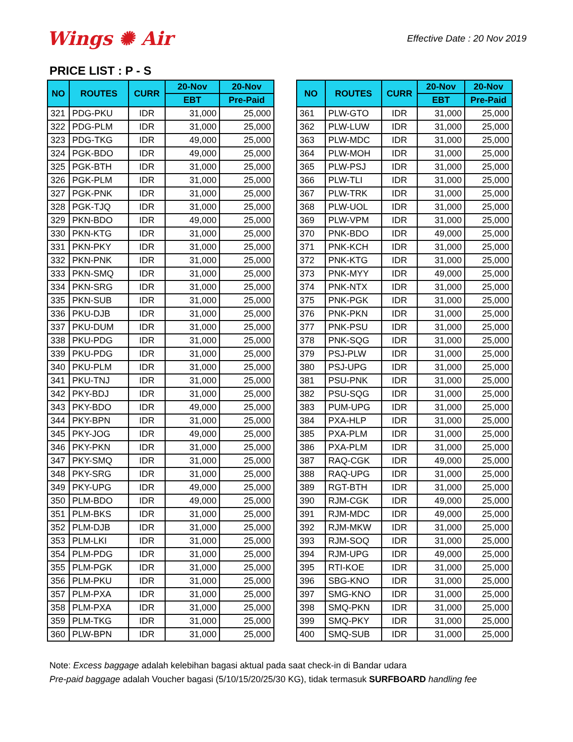Wings ✺ Air
Effective Date : 20 Nov 2019
PRICE LIST : P - S
| NO | ROUTES | CURR | 20-Nov | 20-Nov |
| --- | --- | --- | --- | --- |
| | | | EBT | Pre-Paid |
| 321 | PDG-PKU | IDR | 31,000 | 25,000 |
| 322 | PDG-PLM | IDR | 31,000 | 25,000 |
| 323 | PDG-TKG | IDR | 49,000 | 25,000 |
| 324 | PGK-BDO | IDR | 49,000 | 25,000 |
| 325 | PGK-BTH | IDR | 31,000 | 25,000 |
| 326 | PGK-PLM | IDR | 31,000 | 25,000 |
| 327 | PGK-PNK | IDR | 31,000 | 25,000 |
| 328 | PGK-TJQ | IDR | 31,000 | 25,000 |
| 329 | PKN-BDO | IDR | 49,000 | 25,000 |
| 330 | PKN-KTG | IDR | 31,000 | 25,000 |
| 331 | PKN-PKY | IDR | 31,000 | 25,000 |
| 332 | PKN-PNK | IDR | 31,000 | 25,000 |
| 333 | PKN-SMQ | IDR | 31,000 | 25,000 |
| 334 | PKN-SRG | IDR | 31,000 | 25,000 |
| 335 | PKN-SUB | IDR | 31,000 | 25,000 |
| 336 | PKU-DJB | IDR | 31,000 | 25,000 |
| 337 | PKU-DUM | IDR | 31,000 | 25,000 |
| 338 | PKU-PDG | IDR | 31,000 | 25,000 |
| 339 | PKU-PDG | IDR | 31,000 | 25,000 |
| 340 | PKU-PLM | IDR | 31,000 | 25,000 |
| 341 | PKU-TNJ | IDR | 31,000 | 25,000 |
| 342 | PKY-BDJ | IDR | 31,000 | 25,000 |
| 343 | PKY-BDO | IDR | 49,000 | 25,000 |
| 344 | PKY-BPN | IDR | 31,000 | 25,000 |
| 345 | PKY-JOG | IDR | 49,000 | 25,000 |
| 346 | PKY-PKN | IDR | 31,000 | 25,000 |
| 347 | PKY-SMQ | IDR | 31,000 | 25,000 |
| 348 | PKY-SRG | IDR | 31,000 | 25,000 |
| 349 | PKY-UPG | IDR | 49,000 | 25,000 |
| 350 | PLM-BDO | IDR | 49,000 | 25,000 |
| 351 | PLM-BKS | IDR | 31,000 | 25,000 |
| 352 | PLM-DJB | IDR | 31,000 | 25,000 |
| 353 | PLM-LKI | IDR | 31,000 | 25,000 |
| 354 | PLM-PDG | IDR | 31,000 | 25,000 |
| 355 | PLM-PGK | IDR | 31,000 | 25,000 |
| 356 | PLM-PKU | IDR | 31,000 | 25,000 |
| 357 | PLM-PXA | IDR | 31,000 | 25,000 |
| 358 | PLM-PXA | IDR | 31,000 | 25,000 |
| 359 | PLM-TKG | IDR | 31,000 | 25,000 |
| 360 | PLW-BPN | IDR | 31,000 | 25,000 |
| NO | ROUTES | CURR | 20-Nov | 20-Nov |
| --- | --- | --- | --- | --- |
| | | | EBT | Pre-Paid |
| 361 | PLW-GTO | IDR | 31,000 | 25,000 |
| 362 | PLW-LUW | IDR | 31,000 | 25,000 |
| 363 | PLW-MDC | IDR | 31,000 | 25,000 |
| 364 | PLW-MOH | IDR | 31,000 | 25,000 |
| 365 | PLW-PSJ | IDR | 31,000 | 25,000 |
| 366 | PLW-TLI | IDR | 31,000 | 25,000 |
| 367 | PLW-TRK | IDR | 31,000 | 25,000 |
| 368 | PLW-UOL | IDR | 31,000 | 25,000 |
| 369 | PLW-VPM | IDR | 31,000 | 25,000 |
| 370 | PNK-BDO | IDR | 49,000 | 25,000 |
| 371 | PNK-KCH | IDR | 31,000 | 25,000 |
| 372 | PNK-KTG | IDR | 31,000 | 25,000 |
| 373 | PNK-MYY | IDR | 49,000 | 25,000 |
| 374 | PNK-NTX | IDR | 31,000 | 25,000 |
| 375 | PNK-PGK | IDR | 31,000 | 25,000 |
| 376 | PNK-PKN | IDR | 31,000 | 25,000 |
| 377 | PNK-PSU | IDR | 31,000 | 25,000 |
| 378 | PNK-SQG | IDR | 31,000 | 25,000 |
| 379 | PSJ-PLW | IDR | 31,000 | 25,000 |
| 380 | PSJ-UPG | IDR | 31,000 | 25,000 |
| 381 | PSU-PNK | IDR | 31,000 | 25,000 |
| 382 | PSU-SQG | IDR | 31,000 | 25,000 |
| 383 | PUM-UPG | IDR | 31,000 | 25,000 |
| 384 | PXA-HLP | IDR | 31,000 | 25,000 |
| 385 | PXA-PLM | IDR | 31,000 | 25,000 |
| 386 | PXA-PLM | IDR | 31,000 | 25,000 |
| 387 | RAQ-CGK | IDR | 49,000 | 25,000 |
| 388 | RAQ-UPG | IDR | 31,000 | 25,000 |
| 389 | RGT-BTH | IDR | 31,000 | 25,000 |
| 390 | RJM-CGK | IDR | 49,000 | 25,000 |
| 391 | RJM-MDC | IDR | 49,000 | 25,000 |
| 392 | RJM-MKW | IDR | 31,000 | 25,000 |
| 393 | RJM-SOQ | IDR | 31,000 | 25,000 |
| 394 | RJM-UPG | IDR | 49,000 | 25,000 |
| 395 | RTI-KOE | IDR | 31,000 | 25,000 |
| 396 | SBG-KNO | IDR | 31,000 | 25,000 |
| 397 | SMG-KNO | IDR | 31,000 | 25,000 |
| 398 | SMQ-PKN | IDR | 31,000 | 25,000 |
| 399 | SMQ-PKY | IDR | 31,000 | 25,000 |
| 400 | SMQ-SUB | IDR | 31,000 | 25,000 |
Note: Excess baggage adalah kelebihan bagasi aktual pada saat check-in di Bandar udara
Pre-paid baggage adalah Voucher bagasi (5/10/15/20/25/30 KG), tidak termasuk SURFBOARD handling fee